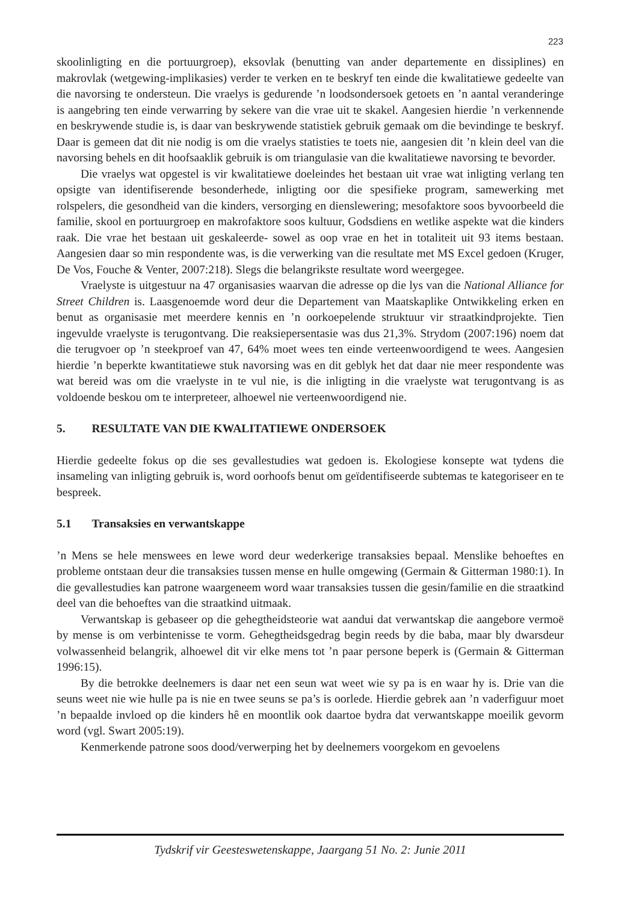223
skoolinligting en die portuurgroep), eksovlak (benutting van ander departemente en dissiplines) en makrovlak (wetgewing-implikasies) verder te verken en te beskryf ten einde die kwalitatiewe gedeelte van die navorsing te ondersteun. Die vraelys is gedurende ’n loodsondersoek getoets en ’n aantal veranderinge is aangebring ten einde verwarring by sekere van die vrae uit te skakel. Aangesien hierdie ’n verkennende en beskrywende studie is, is daar van beskrywende statistiek gebruik gemaak om die bevindinge te beskryf. Daar is gemeen dat dit nie nodig is om die vraelys statisties te toets nie, aangesien dit ’n klein deel van die navorsing behels en dit hoofsaaklik gebruik is om triangulasie van die kwalitatiewe navorsing te bevorder.
Die vraelys wat opgestel is vir kwalitatiewe doeleindes het bestaan uit vrae wat inligting verlang ten opsigte van identifiserende besonderhede, inligting oor die spesifieke program, samewerking met rolspelers, die gesondheid van die kinders, versorging en dienslewering; mesofaktore soos byvoorbeeld die familie, skool en portuurgroep en makrofaktore soos kultuur, Godsdiens en wetlike aspekte wat die kinders raak. Die vrae het bestaan uit geskaleerde- sowel as oop vrae en het in totaliteit uit 93 items bestaan. Aangesien daar so min respondente was, is die verwerking van die resultate met MS Excel gedoen (Kruger, De Vos, Fouche & Venter, 2007:218). Slegs die belangrikste resultate word weergegee.
Vraelyste is uitgestuur na 47 organisasies waarvan die adresse op die lys van die National Alliance for Street Children is. Laasgenoemde word deur die Departement van Maatskaplike Ontwikkeling erken en benut as organisasie met meerdere kennis en ’n oorkoepelende struktuur vir straatkindprojekte. Tien ingevulde vraelyste is terugontvang. Die reaksiepersentasie was dus 21,3%. Strydom (2007:196) noem dat die terugvoer op ’n steekproef van 47, 64% moet wees ten einde verteenwoordigend te wees. Aangesien hierdie ’n beperkte kwantitatiewe stuk navorsing was en dit geblyk het dat daar nie meer respondente was wat bereid was om die vraelyste in te vul nie, is die inligting in die vraelyste wat terugontvang is as voldoende beskou om te interpreteer, alhoewel nie verteenwoordigend nie.
5. RESULTATE VAN DIE KWALITATIEWE ONDERSOEK
Hierdie gedeelte fokus op die ses gevallestudies wat gedoen is. Ekologiese konsepte wat tydens die insameling van inligting gebruik is, word oorhoofs benut om geïdentifiseerde subtemas te kategoriseer en te bespreek.
5.1 Transaksies en verwantskappe
’n Mens se hele menswees en lewe word deur wederkerige transaksies bepaal. Menslike behoeftes en probleme ontstaan deur die transaksies tussen mense en hulle omgewing (Germain & Gitterman 1980:1). In die gevallestudies kan patrone waargeneem word waar transaksies tussen die gesin/familie en die straatkind deel van die behoeftes van die straatkind uitmaak.
Verwantskap is gebaseer op die gehegtheidsteorie wat aandui dat verwantskap die aangebore vermoë by mense is om verbintenisse te vorm. Gehegtheidsgedrag begin reeds by die baba, maar bly dwarsdeur volwassenheid belangrik, alhoewel dit vir elke mens tot ’n paar persone beperk is (Germain & Gitterman 1996:15).
By die betrokke deelnemers is daar net een seun wat weet wie sy pa is en waar hy is. Drie van die seuns weet nie wie hulle pa is nie en twee seuns se pa’s is oorlede. Hierdie gebrek aan ’n vaderfiguur moet ’n bepaalde invloed op die kinders hê en moontlik ook daartoe bydra dat verwantskappe moeilik gevorm word (vgl. Swart 2005:19).
Kenmerkende patrone soos dood/verwerping het by deelnemers voorgekom en gevoelens
Tydskrif vir Geesteswetenskappe, Jaargang 51 No. 2: Junie 2011